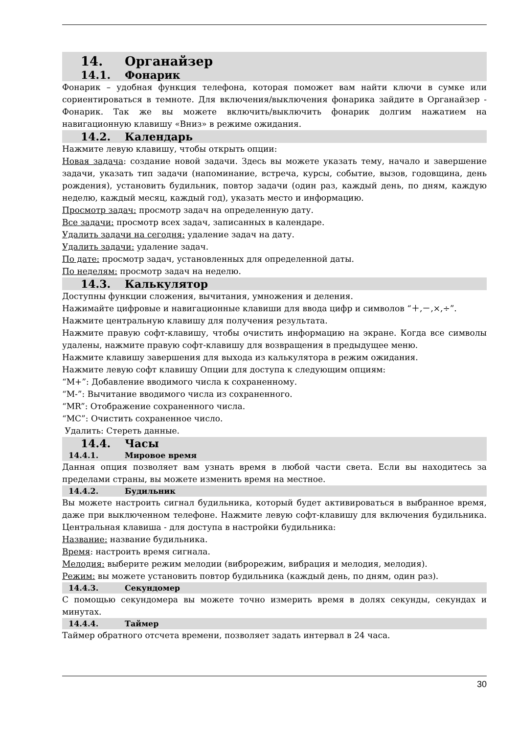14. Органайзер
14.1. Фонарик
Фонарик – удобная функция телефона, которая поможет вам найти ключи в сумке или сориентироваться в темноте. Для включения/выключения фонарика зайдите в Органайзер - Фонарик. Так же вы можете включить/выключить фонарик долгим нажатием на навигационную клавишу «Вниз» в режиме ожидания.
14.2. Календарь
Нажмите левую клавишу, чтобы открыть опции:
Новая задача: создание новой задачи. Здесь вы можете указать тему, начало и завершение задачи, указать тип задачи (напоминание, встреча, курсы, событие, вызов, годовщина, день рождения), установить будильник, повтор задачи (один раз, каждый день, по дням, каждую неделю, каждый месяц, каждый год), указать место и информацию.
Просмотр задач: просмотр задач на определенную дату.
Все задачи: просмотр всех задач, записанных в календаре.
Удалить задачи на сегодня: удаление задач на дату.
Удалить задачи: удаление задач.
По дате: просмотр задач, установленных для определенной даты.
По неделям: просмотр задач на неделю.
14.3. Калькулятор
Доступны функции сложения, вычитания, умножения и деления.
Нажимайте цифровые и навигационные клавиши для ввода цифр и символов “＋,－,×,÷”.
Нажмите центральную клавишу для получения результата.
Нажмите правую софт-клавишу, чтобы очистить информацию на экране. Когда все символы удалены, нажмите правую софт-клавишу для возвращения в предыдущее меню.
Нажмите клавишу завершения для выхода из калькулятора в режим ожидания.
Нажмите левую софт клавишу Опции для доступа к следующим опциям:
“M+”: Добавление вводимого числа к сохраненному.
“M-”: Вычитание вводимого числа из сохраненного.
“MR”: Отображение сохраненного числа.
“MC”: Очистить сохраненное число.
Удалить: Стереть данные.
14.4. Часы
14.4.1. Мировое время
Данная опция позволяет вам узнать время в любой части света. Если вы находитесь за пределами страны, вы можете изменить время на местное.
14.4.2. Будильник
Вы можете настроить сигнал будильника, который будет активироваться в выбранное время, даже при выключенном телефоне. Нажмите левую софт-клавишу для включения будильника. Центральная клавиша - для доступа в настройки будильника:
Название: название будильника.
Время: настроить время сигнала.
Мелодия: выберите режим мелодии (виброрежим, вибрация и мелодия, мелодия).
Режим: вы можете установить повтор будильника (каждый день, по дням, один раз).
14.4.3. Секундомер
С помощью секундомера вы можете точно измерить время в долях секунды, секундах и минутах.
14.4.4. Таймер
Таймер обратного отсчета времени, позволяет задать интервал в 24 часа.
30